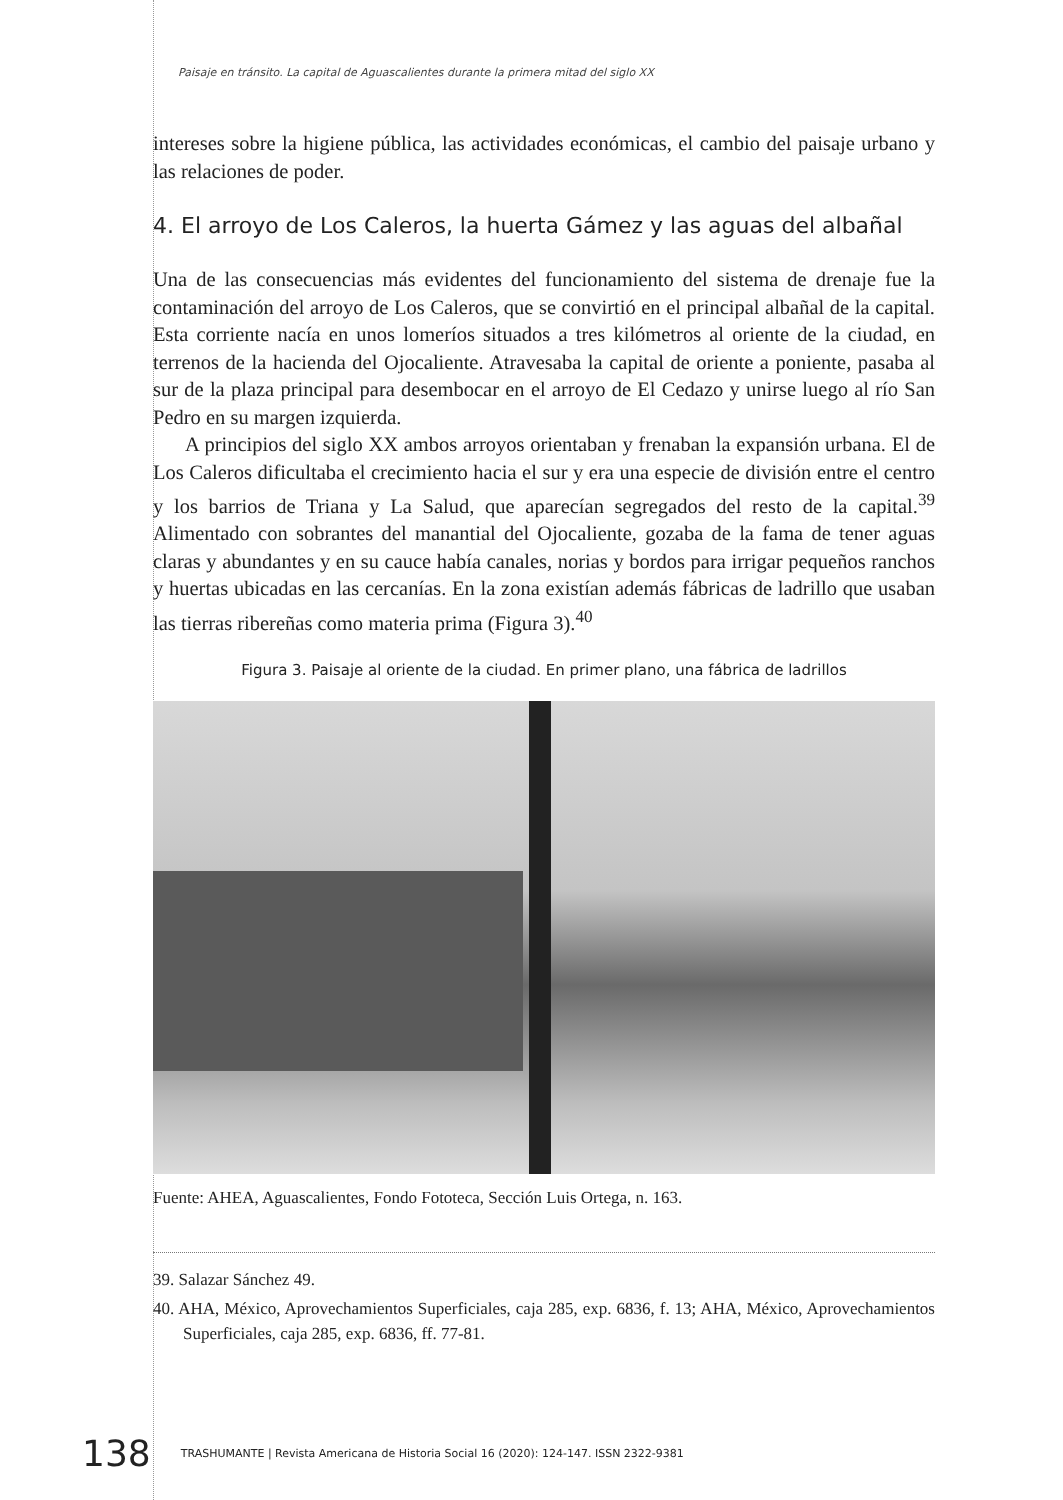Paisaje en tránsito. La capital de Aguascalientes durante la primera mitad del siglo XX
intereses sobre la higiene pública, las actividades económicas, el cambio del paisaje urbano y las relaciones de poder.
4. El arroyo de Los Caleros, la huerta Gámez y las aguas del albañal
Una de las consecuencias más evidentes del funcionamiento del sistema de drenaje fue la contaminación del arroyo de Los Caleros, que se convirtió en el principal albañal de la capital. Esta corriente nacía en unos lomeríos situados a tres kilómetros al oriente de la ciudad, en terrenos de la hacienda del Ojocaliente. Atravesaba la capital de oriente a poniente, pasaba al sur de la plaza principal para desembocar en el arroyo de El Cedazo y unirse luego al río San Pedro en su margen izquierda.
A principios del siglo XX ambos arroyos orientaban y frenaban la expansión urbana. El de Los Caleros dificultaba el crecimiento hacia el sur y era una especie de división entre el centro y los barrios de Triana y La Salud, que aparecían segregados del resto de la capital.<sup>39</sup> Alimentado con sobrantes del manantial del Ojocaliente, gozaba de la fama de tener aguas claras y abundantes y en su cauce había canales, norias y bordos para irrigar pequeños ranchos y huertas ubicadas en las cercanías. En la zona existían además fábricas de ladrillo que usaban las tierras ribereñas como materia prima (Figura 3).<sup>40</sup>
Figura 3. Paisaje al oriente de la ciudad. En primer plano, una fábrica de ladrillos
Fuente: AHEA, Aguascalientes, Fondo Fototeca, Sección Luis Ortega, n. 163.
39. Salazar Sánchez 49.
40. AHA, México, Aprovechamientos Superficiales, caja 285, exp. 6836, f. 13; AHA, México, Aprovechamientos Superficiales, caja 285, exp. 6836, ff. 77-81.
138 TRASHUMANTE | Revista Americana de Historia Social 16 (2020): 124-147. ISSN 2322-9381